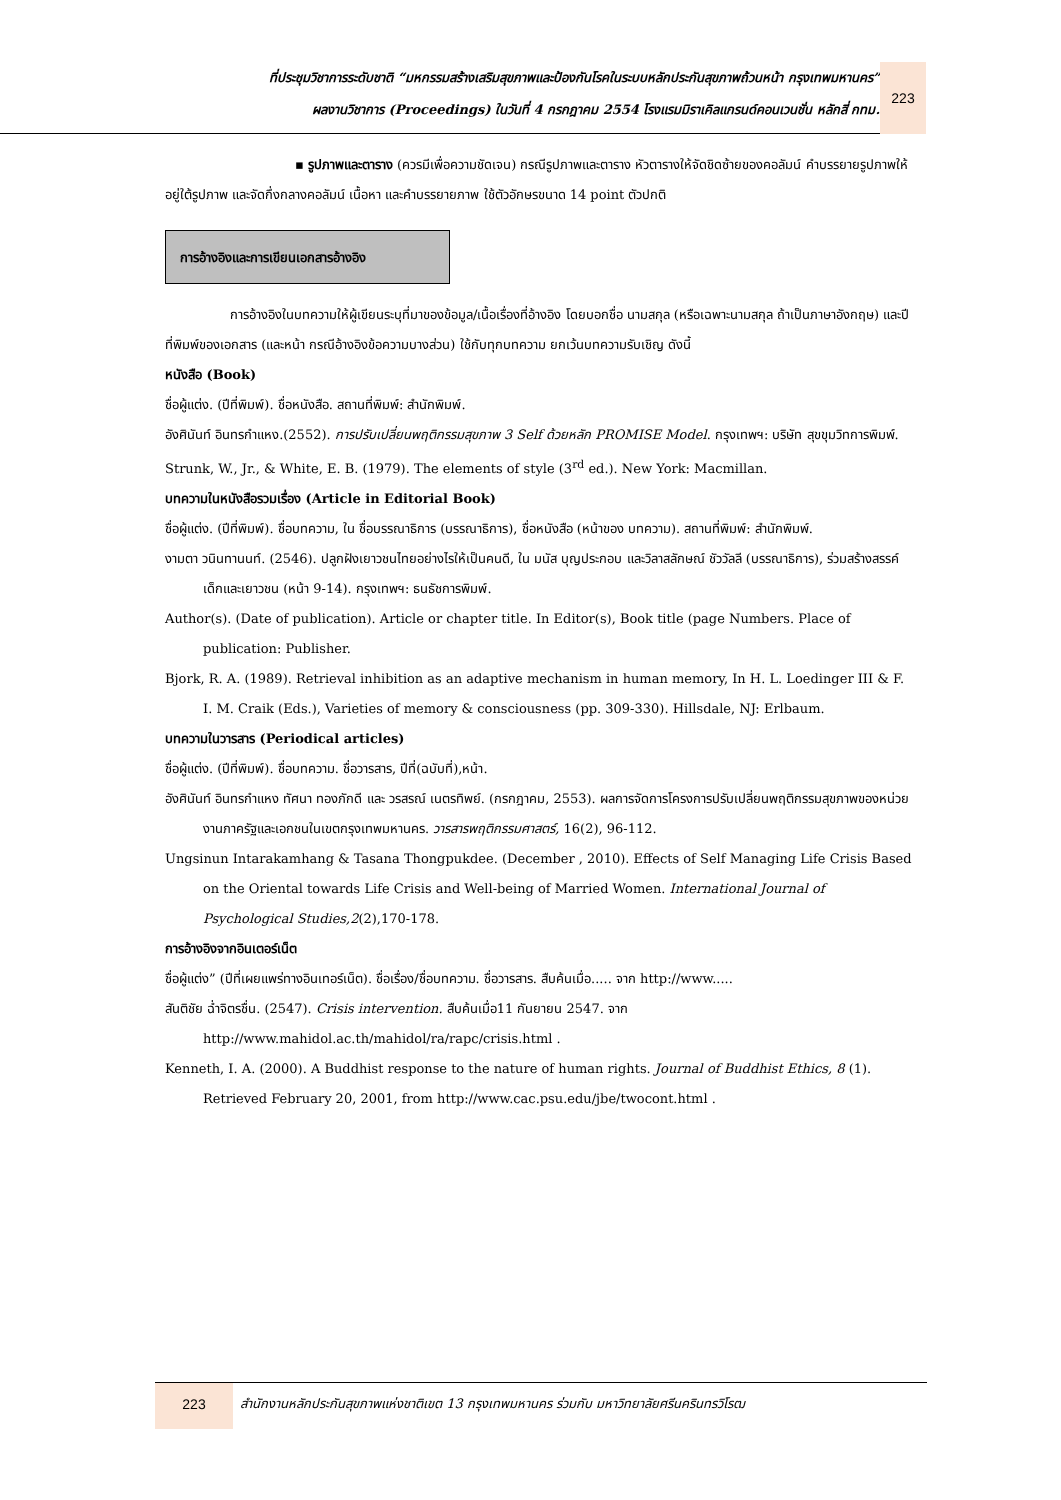ที่ประชุมวิชาการระดับชาติ “มหกรรมสร้างเสริมสุขภาพและป้องกันโรคในระบบหลักประกันสุขภาพถ้วนหน้า กรุงเทพมหานคร”
ผลงานวิชาการ (Proceedings) ในวันที่ 4 กรกฎาคม 2554 โรงแรมมิราเคิลแกรนด์คอนเวนชั่น หลักสี่ กทม.
223
▪ รูปภาพและตาราง (ควรมีเพื่อความชัดเจน) กรณีรูปภาพและตาราง หัวตารางให้จัดชิดซ้ายของคอลัมน์ คำบรรยายรูปภาพให้อยู่ใต้รูปภาพ และจัดกึ่งกลางคอลัมน์ เนื้อหา และคำบรรยายภาพ ใช้ตัวอักษรขนาด 14 point ตัวปกติ
การอ้างอิงและการเขียนเอกสารอ้างอิง
การอ้างอิงในบทความให้ผู้เขียนระบุที่มาของข้อมูล/เนื้อเรื่องที่อ้างอิง โดยบอกชื่อ นามสกุล (หรือเฉพาะนามสกุล ถ้าเป็นภาษาอังกฤษ) และปีที่พิมพ์ของเอกสาร (และหน้า กรณีอ้างอิงข้อความบางส่วน) ใช้กับทุกบทความ ยกเว้นบทความรับเชิญ ดังนี้
หนังสือ (Book)
ชื่อผู้แต่ง. (ปีที่พิมพ์). ชื่อหนังสือ. สถานที่พิมพ์: สำนักพิมพ์.
อังศินันท์ อินทรกำแหง.(2552). การปรับเปลี่ยนพฤติกรรมสุขภาพ 3 Self ด้วยหลัก PROMISE Model. กรุงเทพฯ: บริษัท สุขขุมวิทการพิมพ์.
Strunk, W., Jr., & White, E. B. (1979). The elements of style (3<sup>rd</sup> ed.). New York: Macmillan.
บทความในหนังสือรวมเรื่อง (Article in Editorial Book)
ชื่อผู้แต่ง. (ปีที่พิมพ์). ชื่อบทความ, ใน ชื่อบรรณาธิการ (บรรณาธิการ), ชื่อหนังสือ (หน้าของ บทความ). สถานที่พิมพ์: สำนักพิมพ์.
งามตา วนินทานนท์. (2546). ปลูกฝังเยาวชนไทยอย่างไรให้เป็นคนดี, ใน มนัส บุญประกอบ และวิลาสลักษณ์ ชัววัลลี (บรรณาธิการ), ร่วมสร้างสรรค์เด็กและเยาวชน (หน้า 9-14). กรุงเทพฯ: ธนธัชการพิมพ์.
Author(s). (Date of publication). Article or chapter title. In Editor(s), Book title (page Numbers. Place of publication: Publisher.
Bjork, R. A. (1989). Retrieval inhibition as an adaptive mechanism in human memory, In H. L. Loedinger III & F. I. M. Craik (Eds.), Varieties of memory & consciousness (pp. 309-330). Hillsdale, NJ: Erlbaum.
บทความในวารสาร (Periodical articles)
ชื่อผู้แต่ง. (ปีที่พิมพ์). ชื่อบทความ. ชื่อวารสาร, ปีที่(ฉบับที่),หน้า.
อังศินันท์ อินทรกำแหง ทัศนา ทองภักดี และ วรสรณ์ เนตรทิพย์. (กรกฎาคม, 2553). ผลการจัดการโครงการปรับเปลี่ยนพฤติกรรมสุขภาพของหน่วยงานภาครัฐและเอกชนในเขตกรุงเทพมหานคร. วารสารพฤติกรรมศาสตร์, 16(2), 96-112.
Ungsinun Intarakamhang & Tasana Thongpukdee. (December , 2010). Effects of Self Managing Life Crisis Based on the Oriental towards Life Crisis and Well-being of Married Women. International Journal of Psychological Studies,2(2),170-178.
การอ้างอิงจากอินเตอร์เน็ต
ชื่อผู้แต่ง” (ปีที่เผยแพร่ทางอินเทอร์เน็ต). ชื่อเรื่อง/ชื่อบทความ. ชื่อวารสาร. สืบค้นเมื่อ..... จาก http://www.....
สันติชัย ฉ่ำจิตรชื่น. (2547). Crisis intervention. สืบค้นเมื่อ11 กันยายน 2547. จาก http://www.mahidol.ac.th/mahidol/ra/rapc/crisis.html .
Kenneth, I. A. (2000). A Buddhist response to the nature of human rights. Journal of Buddhist Ethics, 8 (1). Retrieved February 20, 2001, from http://www.cac.psu.edu/jbe/twocont.html .
223
สำนักงานหลักประกันสุขภาพแห่งชาติเขต 13 กรุงเทพมหานคร ร่วมกับ มหาวิทยาลัยศรีนครินทรวิโรฒ